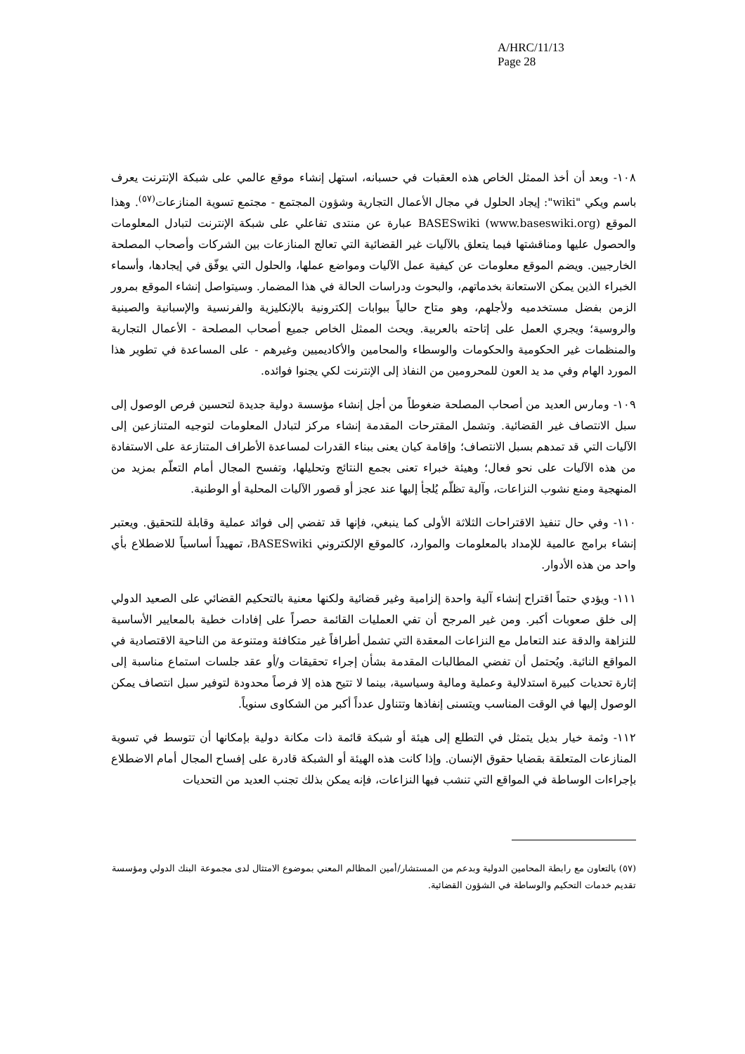A/HRC/11/13
Page 28
١٠٨- وبعد أن أخذ الممثل الخاص هذه العقبات في حسبانه، استهل إنشاء موقع عالمي على شبكة الإنترنت يعرف باسم ويكي "wiki": إيجاد الحلول في مجال الأعمال التجارية وشؤون المجتمع - مجتمع تسوية المنازعات<sup>(٥٧)</sup>. وهذا الموقع BASESwiki (www.baseswiki.org) عبارة عن منتدى تفاعلي على شبكة الإنترنت لتبادل المعلومات والحصول عليها ومناقشتها فيما يتعلق بالآليات غير القضائية التي تعالج المنازعات بين الشركات وأصحاب المصلحة الخارجيين. ويضم الموقع معلومات عن كيفية عمل الآليات ومواضع عملها، والحلول التي يوفّق في إيجادها، وأسماء الخبراء الذين يمكن الاستعانة بخدماتهم، والبحوث ودراسات الحالة في هذا المضمار. وسيتواصل إنشاء الموقع بمرور الزمن بفضل مستخدميه ولأجلهم، وهو متاح حالياً ببوابات إلكترونية بالإنكليزية والفرنسية والإسبانية والصينية والروسية؛ ويجري العمل على إتاحته بالعربية. ويحث الممثل الخاص جميع أصحاب المصلحة - الأعمال التجارية والمنظمات غير الحكومية والحكومات والوسطاء والمحامين والأكاديميين وغيرهم - على المساعدة في تطوير هذا المورد الهام وفي مد يد العون للمحرومين من النفاذ إلى الإنترنت لكي يجنوا فوائده.
١٠٩- ومارس العديد من أصحاب المصلحة ضغوطاً من أجل إنشاء مؤسسة دولية جديدة لتحسين فرص الوصول إلى سبل الانتصاف غير القضائية. وتشمل المقترحات المقدمة إنشاء مركز لتبادل المعلومات لتوجيه المتنازعين إلى الآليات التي قد تمدهم بسبل الانتصاف؛ وإقامة كيان يعنى ببناء القدرات لمساعدة الأطراف المتنازعة على الاستفادة من هذه الآليات على نحو فعال؛ وهيئة خبراء تعنى بجمع النتائج وتحليلها، وتفسح المجال أمام التعلّم بمزيد من المنهجية ومنع نشوب النزاعات، وآلية تظلّم يُلجأ إليها عند عجز أو قصور الآليات المحلية أو الوطنية.
١١٠- وفي حال تنفيذ الاقتراحات الثلاثة الأولى كما ينبغي، فإنها قد تفضي إلى فوائد عملية وقابلة للتحقيق. ويعتبر إنشاء برامج عالمية للإمداد بالمعلومات والموارد، كالموقع الإلكتروني BASESwiki، تمهيداً أساسياً للاضطلاع بأي واحد من هذه الأدوار.
١١١- ويؤدي حتماً اقتراح إنشاء آلية واحدة إلزامية وغير قضائية ولكنها معنية بالتحكيم القضائي على الصعيد الدولي إلى خلق صعوبات أكبر. ومن غير المرجح أن تفي العمليات القائمة حصراً على إفادات خطية بالمعايير الأساسية للنزاهة والدقة عند التعامل مع النزاعات المعقدة التي تشمل أطرافاً غير متكافئة ومتنوعة من الناحية الاقتصادية في المواقع النائية. ويُحتمل أن تفضي المطالبات المقدمة بشأن إجراء تحقيقات و/أو عقد جلسات استماع مناسبة إلى إثارة تحديات كبيرة استدلالية وعملية ومالية وسياسية، بينما لا تتيح هذه إلا فرصاً محدودة لتوفير سبل انتصاف يمكن الوصول إليها في الوقت المناسب ويتسنى إنفاذها وتتناول عدداً أكبر من الشكاوى سنوياً.
١١٢- وثمة خيار بديل يتمثل في التطلع إلى هيئة أو شبكة قائمة ذات مكانة دولية بإمكانها أن تتوسط في تسوية المنازعات المتعلقة بقضايا حقوق الإنسان. وإذا كانت هذه الهيئة أو الشبكة قادرة على إفساح المجال أمام الاضطلاع بإجراءات الوساطة في المواقع التي تنشب فيها النزاعات، فإنه يمكن بذلك تجنب العديد من التحديات
(٥٧) بالتعاون مع رابطة المحامين الدولية وبدعم من المستشار/أمين المظالم المعني بموضوع الامتثال لدى مجموعة البنك الدولي ومؤسسة تقديم خدمات التحكيم والوساطة في الشؤون القضائية.